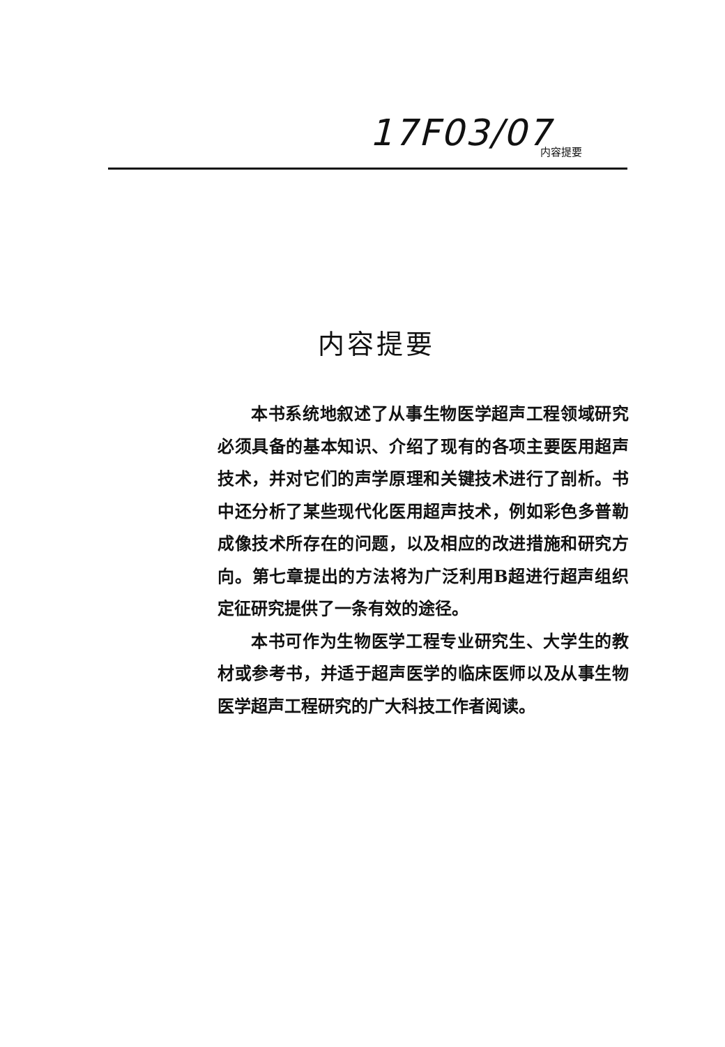17F03/07 内容提要
内容提要
本书系统地叙述了从事生物医学超声工程领域研究必须具备的基本知识、介绍了现有的各项主要医用超声技术，并对它们的声学原理和关键技术进行了剖析。书中还分析了某些现代化医用超声技术，例如彩色多普勒成像技术所存在的问题，以及相应的改进措施和研究方向。第七章提出的方法将为广泛利用B超进行超声组织定征研究提供了一条有效的途径。
本书可作为生物医学工程专业研究生、大学生的教材或参考书，并适于超声医学的临床医师以及从事生物医学超声工程研究的广大科技工作者阅读。